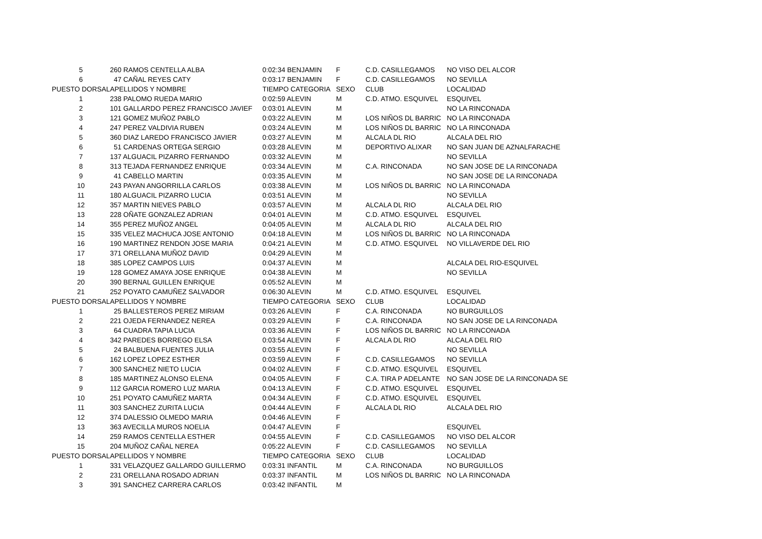| 5 | | 260 RAMOS CENTELLA ALBA | 0:02:34 BENJAMIN | F | C.D. CASILLEGAMOS | NO VISO DEL ALCOR |
| 6 | | 47 CAÑAL REYES CATY | 0:03:17 BENJAMIN | F | C.D. CASILLEGAMOS | NO SEVILLA |
| PUESTO DORSAL | | APELLIDOS Y NOMBRE | TIEMPO CATEGORIA | SEXO | CLUB | LOCALIDAD |
| 1 | | 238 PALOMO RUEDA MARIO | 0:02:59 ALEVIN | M | C.D. ATMO. ESQUIVEL | ESQUIVEL |
| 2 | | 101 GALLARDO PEREZ FRANCISCO JAVIEF | 0:03:01 ALEVIN | M | | NO LA RINCONADA |
| 3 | | 121 GOMEZ MUÑOZ PABLO | 0:03:22 ALEVIN | M | LOS NIÑOS DL BARRIC | NO LA RINCONADA |
| 4 | | 247 PEREZ VALDIVIA RUBEN | 0:03:24 ALEVIN | M | LOS NIÑOS DL BARRIC | NO LA RINCONADA |
| 5 | | 360 DIAZ LAREDO FRANCISCO JAVIER | 0:03:27 ALEVIN | M | ALCALA DL RIO | ALCALA DEL RIO |
| 6 | | 51 CARDENAS ORTEGA SERGIO | 0:03:28 ALEVIN | M | DEPORTIVO ALIXAR | NO SAN JUAN DE AZNALFARACHE |
| 7 | | 137 ALGUACIL PIZARRO FERNANDO | 0:03:32 ALEVIN | M | | NO SEVILLA |
| 8 | | 313 TEJADA FERNANDEZ ENRIQUE | 0:03:34 ALEVIN | M | C.A. RINCONADA | NO SAN JOSE DE LA RINCONADA |
| 9 | | 41 CABELLO MARTIN | 0:03:35 ALEVIN | M | | NO SAN JOSE DE LA RINCONADA |
| 10 | | 243 PAYAN ANGORRILLA CARLOS | 0:03:38 ALEVIN | M | LOS NIÑOS DL BARRIC | NO LA RINCONADA |
| 11 | | 180 ALGUACIL PIZARRO LUCIA | 0:03:51 ALEVIN | M | | NO SEVILLA |
| 12 | | 357 MARTIN NIEVES PABLO | 0:03:57 ALEVIN | M | ALCALA DL RIO | ALCALA DEL RIO |
| 13 | | 228 OÑATE GONZALEZ ADRIAN | 0:04:01 ALEVIN | M | C.D. ATMO. ESQUIVEL | ESQUIVEL |
| 14 | | 355 PEREZ MUÑOZ ANGEL | 0:04:05 ALEVIN | M | ALCALA DL RIO | ALCALA DEL RIO |
| 15 | | 335 VELEZ MACHUCA JOSE ANTONIO | 0:04:18 ALEVIN | M | LOS NIÑOS DL BARRIC | NO LA RINCONADA |
| 16 | | 190 MARTINEZ RENDON JOSE MARIA | 0:04:21 ALEVIN | M | C.D. ATMO. ESQUIVEL | NO VILLAVERDE DEL RIO |
| 17 | | 371 ORELLANA MUÑOZ DAVID | 0:04:29 ALEVIN | M | | |
| 18 | | 385 LOPEZ CAMPOS LUIS | 0:04:37 ALEVIN | M | | ALCALA DEL RIO-ESQUIVEL |
| 19 | | 128 GOMEZ AMAYA JOSE ENRIQUE | 0:04:38 ALEVIN | M | | NO SEVILLA |
| 20 | | 390 BERNAL GUILLEN ENRIQUE | 0:05:52 ALEVIN | M | | |
| 21 | | 252 POYATO CAMUÑEZ SALVADOR | 0:06:30 ALEVIN | M | C.D. ATMO. ESQUIVEL | ESQUIVEL |
| PUESTO DORSAL | | APELLIDOS Y NOMBRE | TIEMPO CATEGORIA | SEXO | CLUB | LOCALIDAD |
| 1 | | 25 BALLESTEROS PEREZ MIRIAM | 0:03:26 ALEVIN | F | C.A. RINCONADA | NO BURGUILLOS |
| 2 | | 221 OJEDA FERNANDEZ NEREA | 0:03:29 ALEVIN | F | C.A. RINCONADA | NO SAN JOSE DE LA RINCONADA |
| 3 | | 64 CUADRA TAPIA LUCIA | 0:03:36 ALEVIN | F | LOS NIÑOS DL BARRIC | NO LA RINCONADA |
| 4 | | 342 PAREDES BORREGO ELSA | 0:03:54 ALEVIN | F | ALCALA DL RIO | ALCALA DEL RIO |
| 5 | | 24 BALBUENA FUENTES JULIA | 0:03:55 ALEVIN | F | | NO SEVILLA |
| 6 | | 162 LOPEZ LOPEZ ESTHER | 0:03:59 ALEVIN | F | C.D. CASILLEGAMOS | NO SEVILLA |
| 7 | | 300 SANCHEZ NIETO LUCIA | 0:04:02 ALEVIN | F | C.D. ATMO. ESQUIVEL | ESQUIVEL |
| 8 | | 185 MARTINEZ ALONSO ELENA | 0:04:05 ALEVIN | F | C.A. TIRA P ADELANTE | NO SAN JOSE DE LA RINCONADA SE |
| 9 | | 112 GARCIA ROMERO LUZ MARIA | 0:04:13 ALEVIN | F | C.D. ATMO. ESQUIVEL | ESQUIVEL |
| 10 | | 251 POYATO CAMUÑEZ MARTA | 0:04:34 ALEVIN | F | C.D. ATMO. ESQUIVEL | ESQUIVEL |
| 11 | | 303 SANCHEZ ZURITA LUCIA | 0:04:44 ALEVIN | F | ALCALA DL RIO | ALCALA DEL RIO |
| 12 | | 374 DALESSIO OLMEDO MARIA | 0:04:46 ALEVIN | F | | |
| 13 | | 363 AVECILLA MUROS NOELIA | 0:04:47 ALEVIN | F | | ESQUIVEL |
| 14 | | 259 RAMOS CENTELLA ESTHER | 0:04:55 ALEVIN | F | C.D. CASILLEGAMOS | NO VISO DEL ALCOR |
| 15 | | 204 MUÑOZ CAÑAL NEREA | 0:05:22 ALEVIN | F | C.D. CASILLEGAMOS | NO SEVILLA |
| PUESTO DORSAL | | APELLIDOS Y NOMBRE | TIEMPO CATEGORIA | SEXO | CLUB | LOCALIDAD |
| 1 | | 331 VELAZQUEZ GALLARDO GUILLERMO | 0:03:31 INFANTIL | M | C.A. RINCONADA | NO BURGUILLOS |
| 2 | | 231 ORELLANA ROSADO ADRIAN | 0:03:37 INFANTIL | M | LOS NIÑOS DL BARRIC | NO LA RINCONADA |
| 3 | | 391 SANCHEZ CARRERA CARLOS | 0:03:42 INFANTIL | M | | |